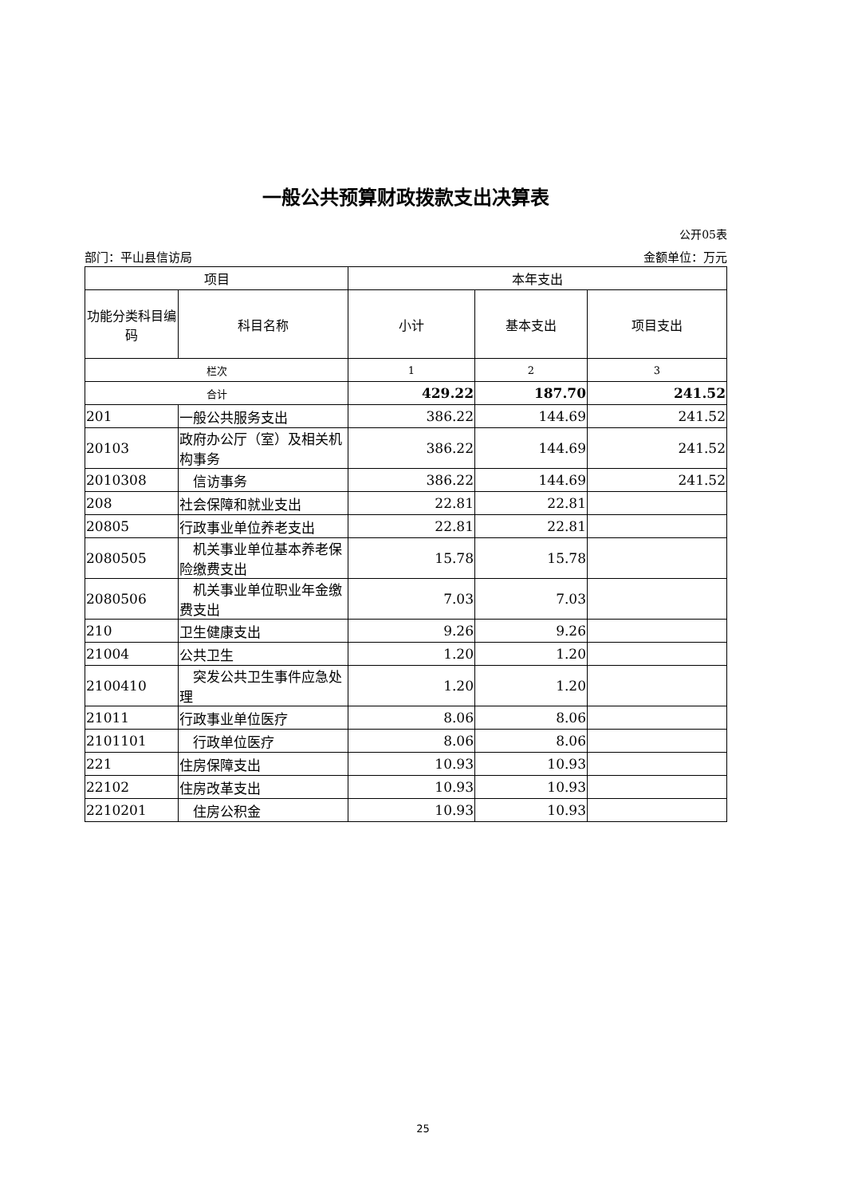一般公共预算财政拨款支出决算表
公开05表
部门：平山县信访局 金额单位：万元
| 项目 | | 本年支出 | | |
| --- | --- | --- | --- | --- |
| 功能分类科目编码 | 科目名称 | 小计 | 基本支出 | 项目支出 |
| 栏次 | | 1 | 2 | 3 |
| 合计 | | 429.22 | 187.70 | 241.52 |
| 201 | 一般公共服务支出 | 386.22 | 144.69 | 241.52 |
| 20103 | 政府办公厅（室）及相关机构事务 | 386.22 | 144.69 | 241.52 |
| 2010308 | 信访事务 | 386.22 | 144.69 | 241.52 |
| 208 | 社会保障和就业支出 | 22.81 | 22.81 | |
| 20805 | 行政事业单位养老支出 | 22.81 | 22.81 | |
| 2080505 | 机关事业单位基本养老保险缴费支出 | 15.78 | 15.78 | |
| 2080506 | 机关事业单位职业年金缴费支出 | 7.03 | 7.03 | |
| 210 | 卫生健康支出 | 9.26 | 9.26 | |
| 21004 | 公共卫生 | 1.20 | 1.20 | |
| 2100410 | 突发公共卫生事件应急处理 | 1.20 | 1.20 | |
| 21011 | 行政事业单位医疗 | 8.06 | 8.06 | |
| 2101101 | 行政单位医疗 | 8.06 | 8.06 | |
| 221 | 住房保障支出 | 10.93 | 10.93 | |
| 22102 | 住房改革支出 | 10.93 | 10.93 | |
| 2210201 | 住房公积金 | 10.93 | 10.93 | |
25